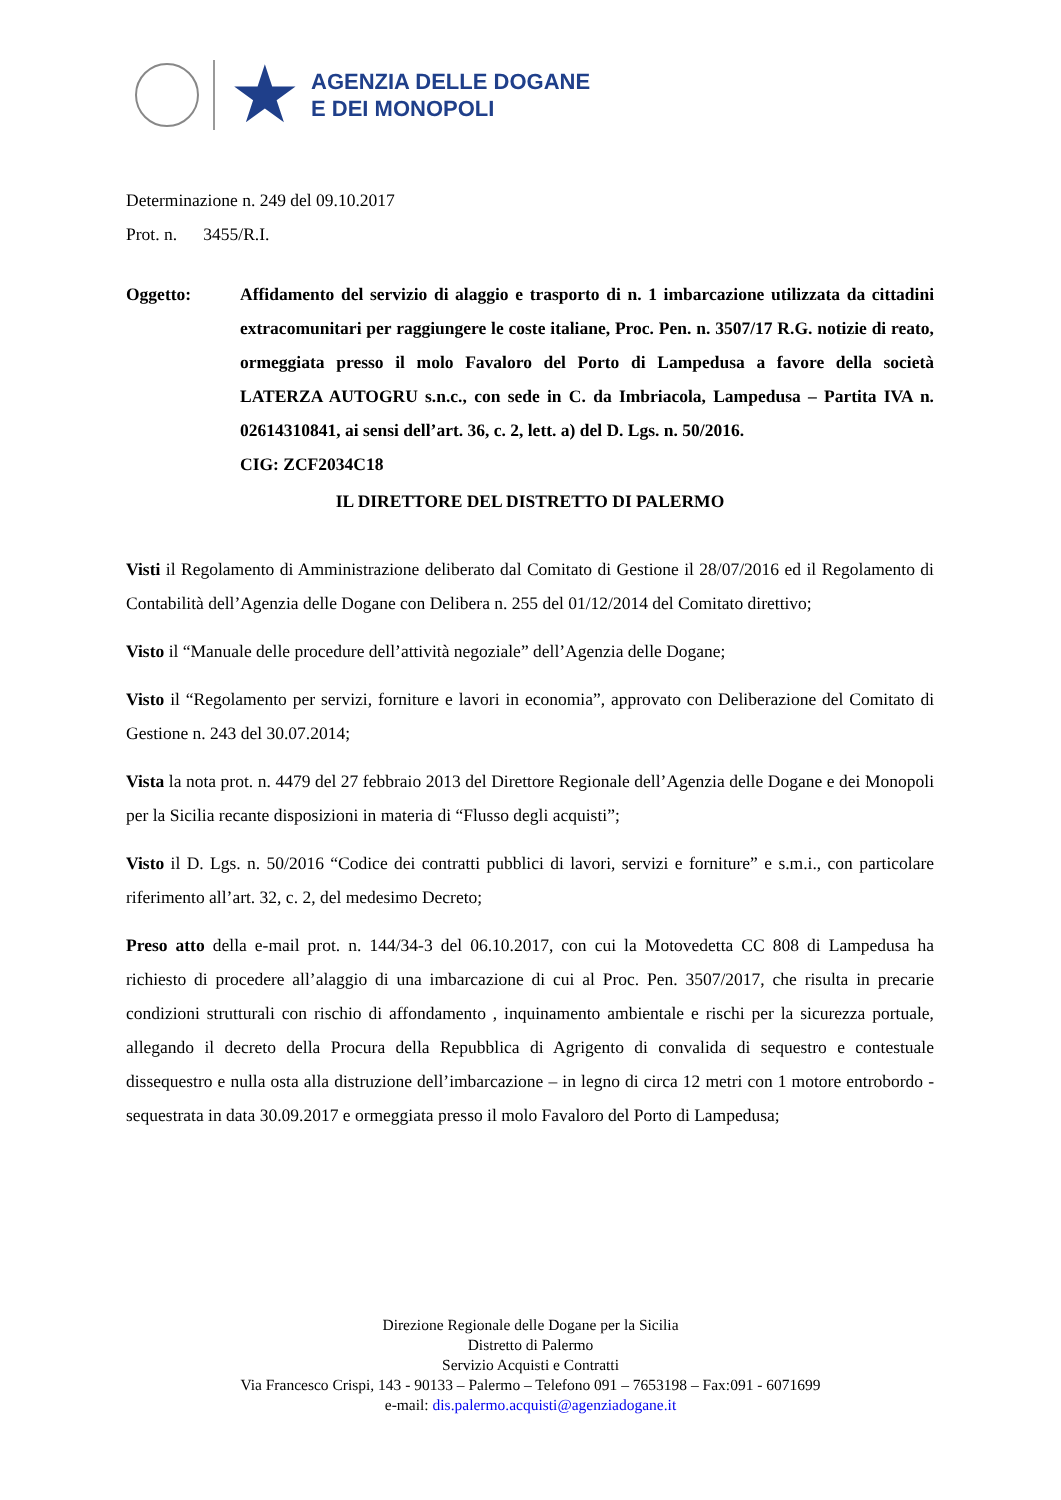★
AGENZIA DELLE DOGANE
E DEI MONOPOLI
Determinazione n. 249 del 09.10.2017
Prot. n. 3455/R.I.
Oggetto: Affidamento del servizio di alaggio e trasporto di n. 1 imbarcazione utilizzata da cittadini extracomunitari per raggiungere le coste italiane, Proc. Pen. n. 3507/17 R.G. notizie di reato, ormeggiata presso il molo Favaloro del Porto di Lampedusa a favore della società LATERZA AUTOGRU s.n.c., con sede in C. da Imbriacola, Lampedusa – Partita IVA n. 02614310841, ai sensi dell’art. 36, c. 2, lett. a) del D. Lgs. n. 50/2016.
CIG: ZCF2034C18
IL DIRETTORE DEL DISTRETTO DI PALERMO
Visti il Regolamento di Amministrazione deliberato dal Comitato di Gestione il 28/07/2016 ed il Regolamento di Contabilità dell’Agenzia delle Dogane con Delibera n. 255 del 01/12/2014 del Comitato direttivo;
Visto il “Manuale delle procedure dell’attività negoziale” dell’Agenzia delle Dogane;
Visto il “Regolamento per servizi, forniture e lavori in economia”, approvato con Deliberazione del Comitato di Gestione n. 243 del 30.07.2014;
Vista la nota prot. n. 4479 del 27 febbraio 2013 del Direttore Regionale dell’Agenzia delle Dogane e dei Monopoli per la Sicilia recante disposizioni in materia di “Flusso degli acquisti”;
Visto il D. Lgs. n. 50/2016 “Codice dei contratti pubblici di lavori, servizi e forniture” e s.m.i., con particolare riferimento all’art. 32, c. 2, del medesimo Decreto;
Preso atto della e-mail prot. n. 144/34-3 del 06.10.2017, con cui la Motovedetta CC 808 di Lampedusa ha richiesto di procedere all’alaggio di una imbarcazione di cui al Proc. Pen. 3507/2017, che risulta in precarie condizioni strutturali con rischio di affondamento , inquinamento ambientale e rischi per la sicurezza portuale, allegando il decreto della Procura della Repubblica di Agrigento di convalida di sequestro e contestuale dissequestro e nulla osta alla distruzione dell’imbarcazione – in legno di circa 12 metri con 1 motore entrobordo - sequestrata in data 30.09.2017 e ormeggiata presso il molo Favaloro del Porto di Lampedusa;
Direzione Regionale delle Dogane per la Sicilia
Distretto di Palermo
Servizio Acquisti e Contratti
Via Francesco Crispi, 143 - 90133 – Palermo – Telefono 091 – 7653198 – Fax:091 - 6071699
e-mail: dis.palermo.acquisti@agenziadogane.it